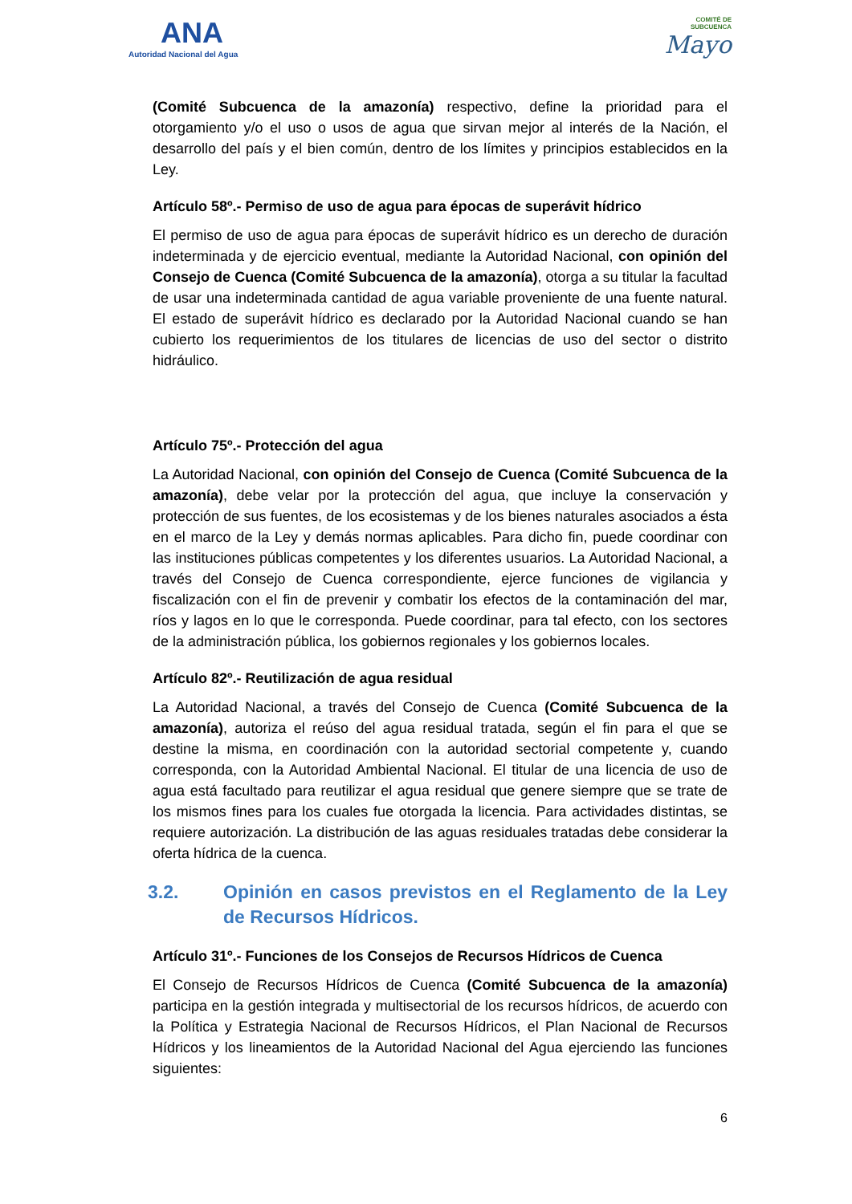ANA
Autoridad Nacional del Agua
COMITÉ DE
SUBCUENCA
Mayo
(Comité Subcuenca de la amazonía) respectivo, define la prioridad para el otorgamiento y/o el uso o usos de agua que sirvan mejor al interés de la Nación, el desarrollo del país y el bien común, dentro de los límites y principios establecidos en la Ley.
Artículo 58º.- Permiso de uso de agua para épocas de superávit hídrico
El permiso de uso de agua para épocas de superávit hídrico es un derecho de duración indeterminada y de ejercicio eventual, mediante la Autoridad Nacional, con opinión del Consejo de Cuenca (Comité Subcuenca de la amazonía), otorga a su titular la facultad de usar una indeterminada cantidad de agua variable proveniente de una fuente natural. El estado de superávit hídrico es declarado por la Autoridad Nacional cuando se han cubierto los requerimientos de los titulares de licencias de uso del sector o distrito hidráulico.
Artículo 75º.- Protección del agua
La Autoridad Nacional, con opinión del Consejo de Cuenca (Comité Subcuenca de la amazonía), debe velar por la protección del agua, que incluye la conservación y protección de sus fuentes, de los ecosistemas y de los bienes naturales asociados a ésta en el marco de la Ley y demás normas aplicables. Para dicho fin, puede coordinar con las instituciones públicas competentes y los diferentes usuarios. La Autoridad Nacional, a través del Consejo de Cuenca correspondiente, ejerce funciones de vigilancia y fiscalización con el fin de prevenir y combatir los efectos de la contaminación del mar, ríos y lagos en lo que le corresponda. Puede coordinar, para tal efecto, con los sectores de la administración pública, los gobiernos regionales y los gobiernos locales.
Artículo 82º.- Reutilización de agua residual
La Autoridad Nacional, a través del Consejo de Cuenca (Comité Subcuenca de la amazonía), autoriza el reúso del agua residual tratada, según el fin para el que se destine la misma, en coordinación con la autoridad sectorial competente y, cuando corresponda, con la Autoridad Ambiental Nacional. El titular de una licencia de uso de agua está facultado para reutilizar el agua residual que genere siempre que se trate de los mismos fines para los cuales fue otorgada la licencia. Para actividades distintas, se requiere autorización. La distribución de las aguas residuales tratadas debe considerar la oferta hídrica de la cuenca.
3.2. Opinión en casos previstos en el Reglamento de la Ley de Recursos Hídricos.
Artículo 31º.- Funciones de los Consejos de Recursos Hídricos de Cuenca
El Consejo de Recursos Hídricos de Cuenca (Comité Subcuenca de la amazonía) participa en la gestión integrada y multisectorial de los recursos hídricos, de acuerdo con la Política y Estrategia Nacional de Recursos Hídricos, el Plan Nacional de Recursos Hídricos y los lineamientos de la Autoridad Nacional del Agua ejerciendo las funciones siguientes:
6